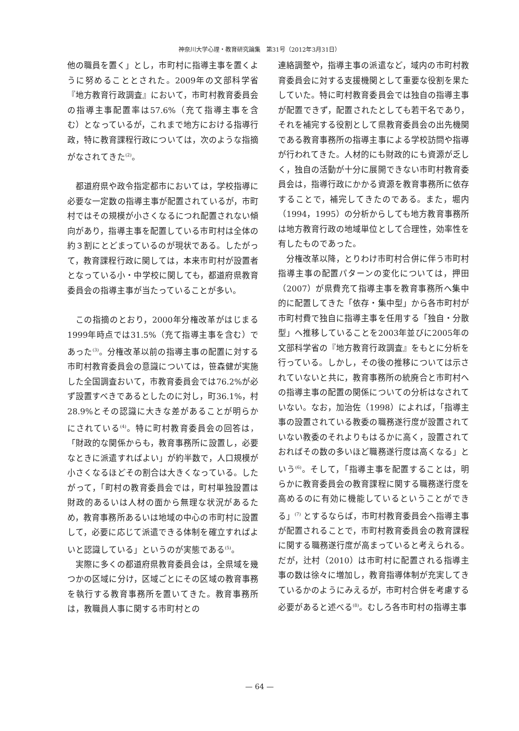神奈川大学心理・教育研究論集　第31号（2012年3月31日）
他の職員を置く」とし，市町村に指導主事を置くように努めることとされた。2009年の文部科学省『地方教育行政調査』において，市町村教育委員会の指導主事配置率は57.6%（充て指導主事を含む）となっているが，これまで地方における指導行政，特に教育課程行政については，次のような指摘がなされてきた<sup>(2)</sup>。
都道府県や政令指定都市においては，学校指導に必要な一定数の指導主事が配置されているが，市町村ではその規模が小さくなるにつれ配置されない傾向があり，指導主事を配置している市町村は全体の約３割にとどまっているのが現状である。したがって，教育課程行政に関しては，本来市町村が設置者となっている小・中学校に関しても，都道府県教育委員会の指導主事が当たっていることが多い。
この指摘のとおり，2000年分権改革がはじまる1999年時点では31.5%（充て指導主事を含む）であった<sup>(3)</sup>。分権改革以前の指導主事の配置に対する市町村教育委員会の意識については，笹森健が実施した全国調査おいて，市教育委員会では76.2%が必ず設置すべきであるとしたのに対し，町36.1%，村28.9%とその認識に大きな差があることが明らかにされている<sup>(4)</sup>。特に町村教育委員会の回答は，「財政的な関係からも，教育事務所に設置し，必要なときに派遣すればよい」が約半数で，人口規模が小さくなるほどその割合は大きくなっている。したがって，「町村の教育委員会では，町村単独設置は財政的あるいは人材の面から無理な状況があるため，教育事務所あるいは地域の中心の市町村に設置して，必要に応じて派遣できる体制を確立すればよいと認識している」というのが実態である<sup>(5)</sup>。
実際に多くの都道府県教育委員会は，全県域を幾つかの区域に分け，区域ごとにその区域の教育事務を執行する教育事務所を置いてきた。教育事務所は，教職員人事に関する市町村との
連絡調整や，指導主事の派遣など，域内の市町村教育委員会に対する支援機関として重要な役割を果たしていた。特に町村教育委員会では独自の指導主事が配置できず，配置されたとしても若干名であり，それを補完する役割として県教育委員会の出先機関である教育事務所の指導主事による学校訪問や指導が行われてきた。人材的にも財政的にも資源が乏しく，独自の活動が十分に展開できない市町村教育委員会は，指導行政にかかる資源を教育事務所に依存することで，補完してきたのである。また，堀内（1994，1995）の分析からしても地方教育事務所は地方教育行政の地域単位として合理性，効率性を有したものであった。
分権改革以降，とりわけ市町村合併に伴う市町村指導主事の配置パターンの変化については，押田（2007）が県費充て指導主事を教育事務所へ集中的に配置してきた「依存・集中型」から各市町村が市町村費で独自に指導主事を任用する「独自・分散型」へ推移していることを2003年並びに2005年の文部科学省の『地方教育行政調査』をもとに分析を行っている。しかし，その後の推移については示されていないと共に，教育事務所の統廃合と市町村への指導主事の配置の関係についての分析はなされていない。なお，加治佐（1998）によれば，「指導主事の設置されている教委の職務遂行度が設置されていない教委のそれよりもはるかに高く，設置されておればその数の多いほど職務遂行度は高くなる」という<sup>(6)</sup>。そして，「指導主事を配置することは，明らかに教育委員会の教育課程に関する職務遂行度を高めるのに有効に機能しているということができる」<sup>(7)</sup> とするならば，市町村教育委員会へ指導主事が配置されることで，市町村教育委員会の教育課程に関する職務遂行度が高まっていると考えられる。だが，辻村（2010）は市町村に配置される指導主事の数は徐々に増加し，教育指導体制が充実してきているかのようにみえるが，市町村合併を考慮する必要があると述べる<sup>(8)</sup>。むしろ各市町村の指導主事
— 64 —